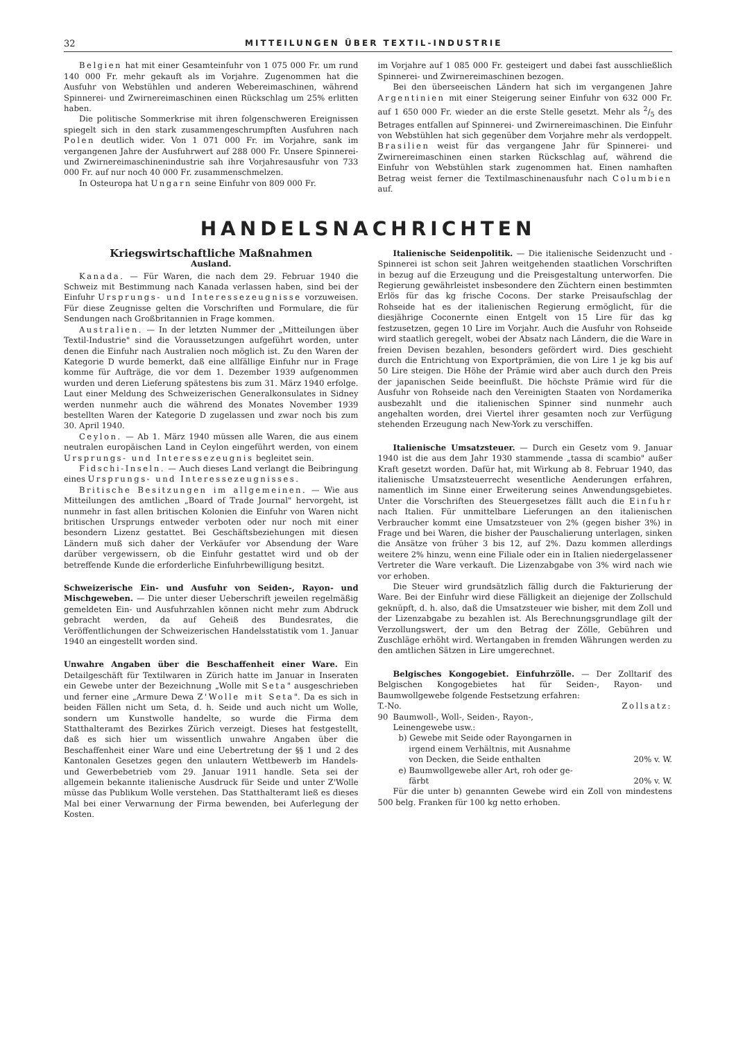32 MITTEILUNGEN ÜBER TEXTIL-INDUSTRIE
Belgien hat mit einer Gesamteinfuhr von 1 075 000 Fr. um rund 140 000 Fr. mehr gekauft als im Vorjahre. Zugenommen hat die Ausfuhr von Webstühlen und anderen Webereimaschinen, während Spinnerei- und Zwirnereimaschinen einen Rückschlag um 25% erlitten haben.
Die politische Sommerkrise mit ihren folgenschweren Ereignissen spiegelt sich in den stark zusammengeschrumpften Ausfuhren nach Polen deutlich wider. Von 1 071 000 Fr. im Vorjahre, sank im vergangenen Jahre der Ausfuhrwert auf 288 000 Fr. Unsere Spinnerei- und Zwirnereimaschinenindustrie sah ihre Vorjahresausfuhr von 733 000 Fr. auf nur noch 40 000 Fr. zusammenschmelzen.
In Osteuropa hat Ungarn seine Einfuhr von 809 000 Fr.
im Vorjahre auf 1 085 000 Fr. gesteigert und dabei fast ausschließlich Spinnerei- und Zwirnereimaschinen bezogen.
Bei den überseeischen Ländern hat sich im vergangenen Jahre Argentinien mit einer Steigerung seiner Einfuhr von 632 000 Fr. auf 1 650 000 Fr. wieder an die erste Stelle gesetzt. Mehr als 2/5 des Betrages entfallen auf Spinnerei- und Zwirnereimaschinen. Die Einfuhr von Webstühlen hat sich gegenüber dem Vorjahre mehr als verdoppelt. Brasilien weist für das vergangene Jahr für Spinnerei- und Zwirnereimaschinen einen starken Rückschlag auf, während die Einfuhr von Webstühlen stark zugenommen hat. Einen namhaften Betrag weist ferner die Textilmaschinenausfuhr nach Columbien auf.
HANDELSNACHRICHTEN
Kriegswirtschaftliche Maßnahmen
Ausland.
Kanada. — Für Waren, die nach dem 29. Februar 1940 die Schweiz mit Bestimmung nach Kanada verlassen haben, sind bei der Einfuhr Ursprungs- und Interessezeugnisse vorzuweisen. Für diese Zeugnisse gelten die Vorschriften und Formulare, die für Sendungen nach Großbritannien in Frage kommen.
Australien. — In der letzten Nummer der „Mitteilungen über Textil-Industrie" sind die Voraussetzungen aufgeführt worden, unter denen die Einfuhr nach Australien noch möglich ist. Zu den Waren der Kategorie D wurde bemerkt, daß eine allfällige Einfuhr nur in Frage komme für Aufträge, die vor dem 1. Dezember 1939 aufgenommen wurden und deren Lieferung spätestens bis zum 31. März 1940 erfolge. Laut einer Meldung des Schweizerischen Generalkonsulates in Sidney werden nunmehr auch die während des Monates November 1939 bestellten Waren der Kategorie D zugelassen und zwar noch bis zum 30. April 1940.
Ceylon. — Ab 1. März 1940 müssen alle Waren, die aus einem neutralen europäischen Land in Ceylon eingeführt werden, von einem Ursprungs- und Interessezeugnis begleitet sein.
Fidschi-Inseln. — Auch dieses Land verlangt die Beibringung eines Ursprungs- und Interessezeugnisses.
Britische Besitzungen im allgemeinen. — Wie aus Mitteilungen des amtlichen „Board of Trade Journal" hervorgeht, ist nunmehr in fast allen britischen Kolonien die Einfuhr von Waren nicht britischen Ursprungs entweder verboten oder nur noch mit einer besondern Lizenz gestattet. Bei Geschäftsbeziehungen mit diesen Ländern muß sich daher der Verkäufer vor Absendung der Ware darüber vergewissern, ob die Einfuhr gestattet wird und ob der betreffende Kunde die erforderliche Einfuhrbewilligung besitzt.
Schweizerische Ein- und Ausfuhr von Seiden-, Rayon- und Mischgeweben. — Die unter dieser Ueberschrift jeweilen regelmäßig gemeldeten Ein- und Ausfuhrzahlen können nicht mehr zum Abdruck gebracht werden, da auf Geheiß des Bundesrates, die Veröffentlichungen der Schweizerischen Handelsstatistik vom 1. Januar 1940 an eingestellt worden sind.
Unwahre Angaben über die Beschaffenheit einer Ware. Ein Detailgeschäft für Textilwaren in Zürich hatte im Januar in Inseraten ein Gewebe unter der Bezeichnung „Wolle mit Seta" ausgeschrieben und ferner eine „Armure Dewa Z'Wolle mit Seta". Da es sich in beiden Fällen nicht um Seta, d. h. Seide und auch nicht um Wolle, sondern um Kunstwolle handelte, so wurde die Firma dem Statthalteramt des Bezirkes Zürich verzeigt. Dieses hat festgestellt, daß es sich hier um wissentlich unwahre Angaben über die Beschaffenheit einer Ware und eine Uebertretung der §§ 1 und 2 des Kantonalen Gesetzes gegen den unlautern Wettbewerb im Handels- und Gewerbebetrieb vom 29. Januar 1911 handle. Seta sei der allgemein bekannte italienische Ausdruck für Seide und unter Z'Wolle müsse das Publikum Wolle verstehen. Das Statthalteramt ließ es dieses Mal bei einer Verwarnung der Firma bewenden, bei Auferlegung der Kosten.
Italienische Seidenpolitik. — Die italienische Seidenzucht und -Spinnerei ist schon seit Jahren weitgehenden staatlichen Vorschriften in bezug auf die Erzeugung und die Preisgestaltung unterworfen. Die Regierung gewährleistet insbesondere den Züchtern einen bestimmten Erlös für das kg frische Cocons. Der starke Preisaufschlag der Rohseide hat es der italienischen Regierung ermöglicht, für die diesjährige Coconernte einen Entgelt von 15 Lire für das kg festzusetzen, gegen 10 Lire im Vorjahr. Auch die Ausfuhr von Rohseide wird staatlich geregelt, wobei der Absatz nach Ländern, die die Ware in freien Devisen bezahlen, besonders gefördert wird. Dies geschieht durch die Entrichtung von Exportprämien, die von Lire 1 je kg bis auf 50 Lire steigen. Die Höhe der Prämie wird aber auch durch den Preis der japanischen Seide beeinflußt. Die höchste Prämie wird für die Ausfuhr von Rohseide nach den Vereinigten Staaten von Nordamerika ausbezahlt und die italienischen Spinner sind nunmehr auch angehalten worden, drei Viertel ihrer gesamten noch zur Verfügung stehenden Erzeugung nach New-York zu verschiffen.
Italienische Umsatzsteuer. — Durch ein Gesetz vom 9. Januar 1940 ist die aus dem Jahr 1930 stammende „tassa di scambio" außer Kraft gesetzt worden. Dafür hat, mit Wirkung ab 8. Februar 1940, das italienische Umsatzsteuerrecht wesentliche Aenderungen erfahren, namentlich im Sinne einer Erweiterung seines Anwendungsgebietes. Unter die Vorschriften des Steuergesetzes fällt auch die Einfuhr nach Italien. Für unmittelbare Lieferungen an den italienischen Verbraucher kommt eine Umsatzsteuer von 2% (gegen bisher 3%) in Frage und bei Waren, die bisher der Pauschalierung unterlagen, sinken die Ansätze von früher 3 bis 12, auf 2%. Dazu kommen allerdings weitere 2% hinzu, wenn eine Filiale oder ein in Italien niedergelassener Vertreter die Ware verkauft. Die Lizenzabgabe von 3% wird nach wie vor erhoben.
Die Steuer wird grundsätzlich fällig durch die Fakturierung der Ware. Bei der Einfuhr wird diese Fälligkeit an diejenige der Zollschuld geknüpft, d. h. also, daß die Umsatzsteuer wie bisher, mit dem Zoll und der Lizenzabgabe zu bezahlen ist. Als Berechnungsgrundlage gilt der Verzollungswert, der um den Betrag der Zölle, Gebühren und Zuschläge erhöht wird. Wertangaben in fremden Währungen werden zu den amtlichen Sätzen in Lire umgerechnet.
Belgisches Kongogebiet. Einfuhrzölle. — Der Zolltarif des Belgischen Kongogebietes hat für Seiden-, Rayon- und Baumwollgewebe folgende Festsetzung erfahren:
T.-No. Zollsatz:
90 Baumwoll-, Woll-, Seiden-, Rayon-,
Leinengewebe usw.:
b) Gewebe mit Seide oder Rayongarnen in
irgend einem Verhältnis, mit Ausnahme
von Decken, die Seide enthalten 20% v. W.
e) Baumwollgewebe aller Art, roh oder ge-
färbt 20% v. W.
Für die unter b) genannten Gewebe wird ein Zoll von mindestens 500 belg. Franken für 100 kg netto erhoben.